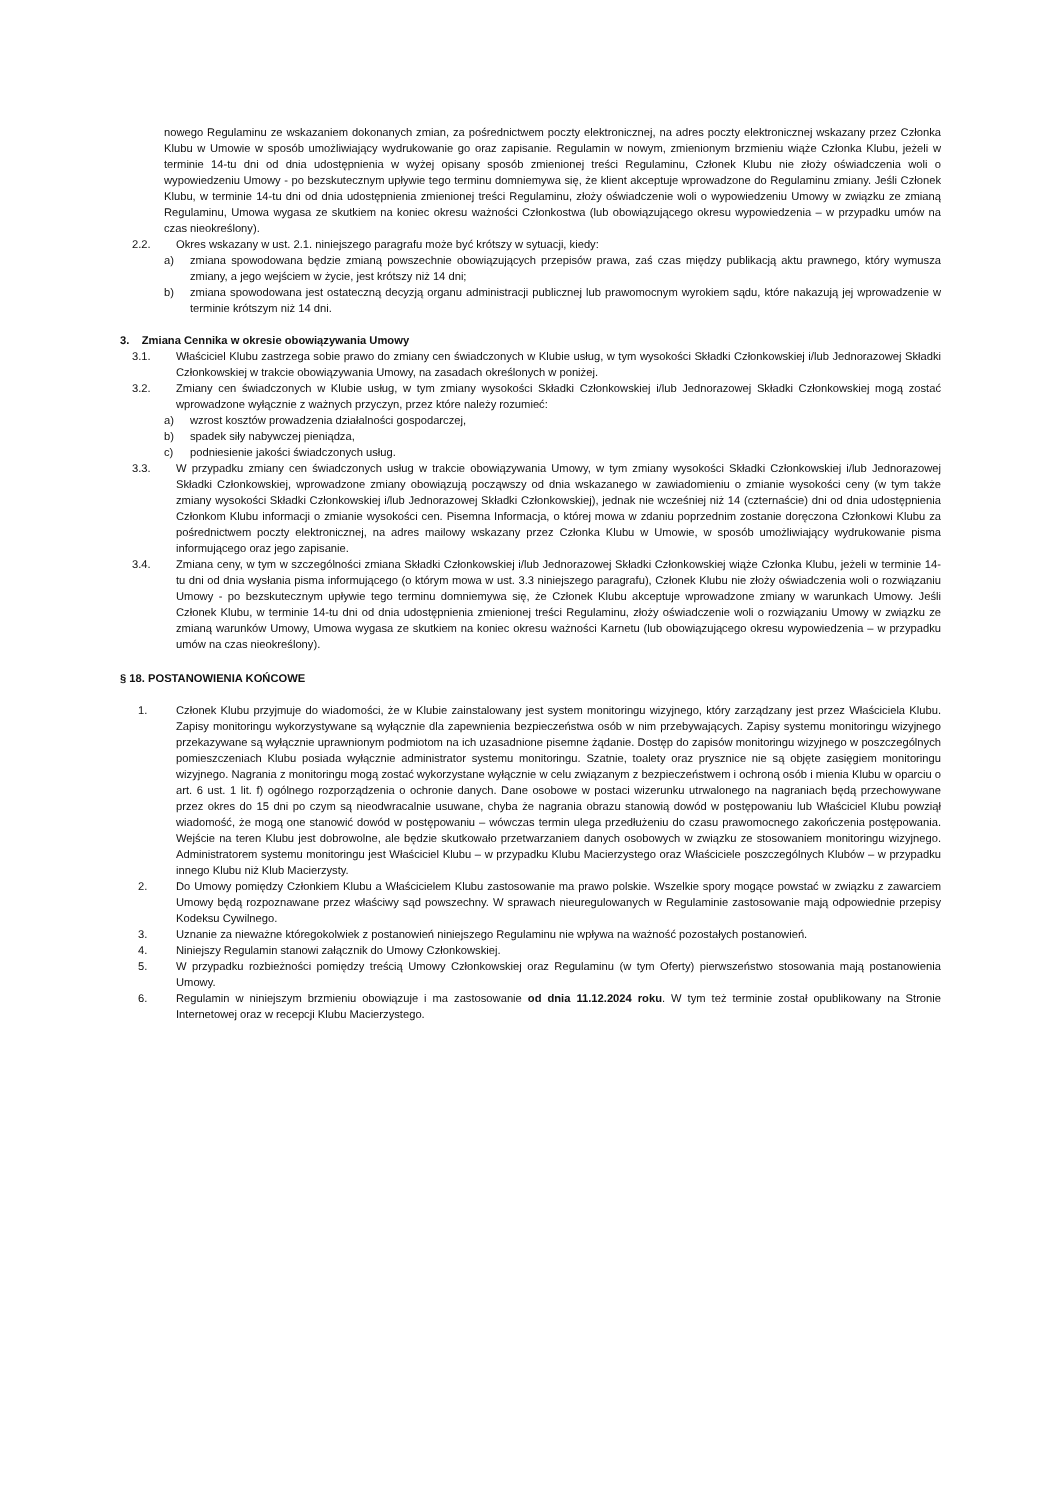nowego Regulaminu ze wskazaniem dokonanych zmian, za pośrednictwem poczty elektronicznej, na adres poczty elektronicznej wskazany przez Członka Klubu w Umowie w sposób umożliwiający wydrukowanie go oraz zapisanie. Regulamin w nowym, zmienionym brzmieniu wiąże Członka Klubu, jeżeli w terminie 14-tu dni od dnia udostępnienia w wyżej opisany sposób zmienionej treści Regulaminu, Członek Klubu nie złoży oświadczenia woli o wypowiedzeniu Umowy - po bezskutecznym upływie tego terminu domniemywa się, że klient akceptuje wprowadzone do Regulaminu zmiany. Jeśli Członek Klubu, w terminie 14-tu dni od dnia udostępnienia zmienionej treści Regulaminu, złoży oświadczenie woli o wypowiedzeniu Umowy w związku ze zmianą Regulaminu, Umowa wygasa ze skutkiem na koniec okresu ważności Członkostwa (lub obowiązującego okresu wypowiedzenia – w przypadku umów na czas nieokreślony).
2.2. Okres wskazany w ust. 2.1. niniejszego paragrafu może być krótszy w sytuacji, kiedy:
a) zmiana spowodowana będzie zmianą powszechnie obowiązujących przepisów prawa, zaś czas między publikacją aktu prawnego, który wymusza zmiany, a jego wejściem w życie, jest krótszy niż 14 dni;
b) zmiana spowodowana jest ostateczną decyzją organu administracji publicznej lub prawomocnym wyrokiem sądu, które nakazują jej wprowadzenie w terminie krótszym niż 14 dni.
3. Zmiana Cennika w okresie obowiązywania Umowy
3.1. Właściciel Klubu zastrzega sobie prawo do zmiany cen świadczonych w Klubie usług, w tym wysokości Składki Członkowskiej i/lub Jednorazowej Składki Członkowskiej w trakcie obowiązywania Umowy, na zasadach określonych w poniżej.
3.2. Zmiany cen świadczonych w Klubie usług, w tym zmiany wysokości Składki Członkowskiej i/lub Jednorazowej Składki Członkowskiej mogą zostać wprowadzone wyłącznie z ważnych przyczyn, przez które należy rozumieć:
a) wzrost kosztów prowadzenia działalności gospodarczej,
b) spadek siły nabywczej pieniądza,
c) podniesienie jakości świadczonych usług.
3.3. W przypadku zmiany cen świadczonych usług w trakcie obowiązywania Umowy, w tym zmiany wysokości Składki Członkowskiej i/lub Jednorazowej Składki Członkowskiej, wprowadzone zmiany obowiązują począwszy od dnia wskazanego w zawiadomieniu o zmianie wysokości ceny (w tym także zmiany wysokości Składki Członkowskiej i/lub Jednorazowej Składki Członkowskiej), jednak nie wcześniej niż 14 (czternaście) dni od dnia udostępnienia Członkom Klubu informacji o zmianie wysokości cen. Pisemna Informacja, o której mowa w zdaniu poprzednim zostanie doręczona Członkowi Klubu za pośrednictwem poczty elektronicznej, na adres mailowy wskazany przez Członka Klubu w Umowie, w sposób umożliwiający wydrukowanie pisma informującego oraz jego zapisanie.
3.4. Zmiana ceny, w tym w szczególności zmiana Składki Członkowskiej i/lub Jednorazowej Składki Członkowskiej wiąże Członka Klubu, jeżeli w terminie 14-tu dni od dnia wysłania pisma informującego (o którym mowa w ust. 3.3 niniejszego paragrafu), Członek Klubu nie złoży oświadczenia woli o rozwiązaniu Umowy - po bezskutecznym upływie tego terminu domniemywa się, że Członek Klubu akceptuje wprowadzone zmiany w warunkach Umowy. Jeśli Członek Klubu, w terminie 14-tu dni od dnia udostępnienia zmienionej treści Regulaminu, złoży oświadczenie woli o rozwiązaniu Umowy w związku ze zmianą warunków Umowy, Umowa wygasa ze skutkiem na koniec okresu ważności Karnetu (lub obowiązującego okresu wypowiedzenia – w przypadku umów na czas nieokreślony).
§ 18. POSTANOWIENIA KOŃCOWE
1. Członek Klubu przyjmuje do wiadomości, że w Klubie zainstalowany jest system monitoringu wizyjnego, który zarządzany jest przez Właściciela Klubu. Zapisy monitoringu wykorzystywane są wyłącznie dla zapewnienia bezpieczeństwa osób w nim przebywających. Zapisy systemu monitoringu wizyjnego przekazywane są wyłącznie uprawnionym podmiotom na ich uzasadnione pisemne żądanie. Dostęp do zapisów monitoringu wizyjnego w poszczególnych pomieszczeniach Klubu posiada wyłącznie administrator systemu monitoringu. Szatnie, toalety oraz prysznice nie są objęte zasięgiem monitoringu wizyjnego. Nagrania z monitoringu mogą zostać wykorzystane wyłącznie w celu związanym z bezpieczeństwem i ochroną osób i mienia Klubu w oparciu o art. 6 ust. 1 lit. f) ogólnego rozporządzenia o ochronie danych. Dane osobowe w postaci wizerunku utrwalonego na nagraniach będą przechowywane przez okres do 15 dni po czym są nieodwracalnie usuwane, chyba że nagrania obrazu stanowią dowód w postępowaniu lub Właściciel Klubu powziął wiadomość, że mogą one stanowić dowód w postępowaniu – wówczas termin ulega przedłużeniu do czasu prawomocnego zakończenia postępowania. Wejście na teren Klubu jest dobrowolne, ale będzie skutkowało przetwarzaniem danych osobowych w związku ze stosowaniem monitoringu wizyjnego. Administratorem systemu monitoringu jest Właściciel Klubu – w przypadku Klubu Macierzystego oraz Właściciele poszczególnych Klubów – w przypadku innego Klubu niż Klub Macierzysty.
2. Do Umowy pomiędzy Członkiem Klubu a Właścicielem Klubu zastosowanie ma prawo polskie. Wszelkie spory mogące powstać w związku z zawarciem Umowy będą rozpoznawane przez właściwy sąd powszechny. W sprawach nieuregulowanych w Regulaminie zastosowanie mają odpowiednie przepisy Kodeksu Cywilnego.
3. Uznanie za nieważne któregokolwiek z postanowień niniejszego Regulaminu nie wpływa na ważność pozostałych postanowień.
4. Niniejszy Regulamin stanowi załącznik do Umowy Członkowskiej.
5. W przypadku rozbieżności pomiędzy treścią Umowy Członkowskiej oraz Regulaminu (w tym Oferty) pierwszeństwo stosowania mają postanowienia Umowy.
6. Regulamin w niniejszym brzmieniu obowiązuje i ma zastosowanie od dnia 11.12.2024 roku. W tym też terminie został opublikowany na Stronie Internetowej oraz w recepcji Klubu Macierzystego.